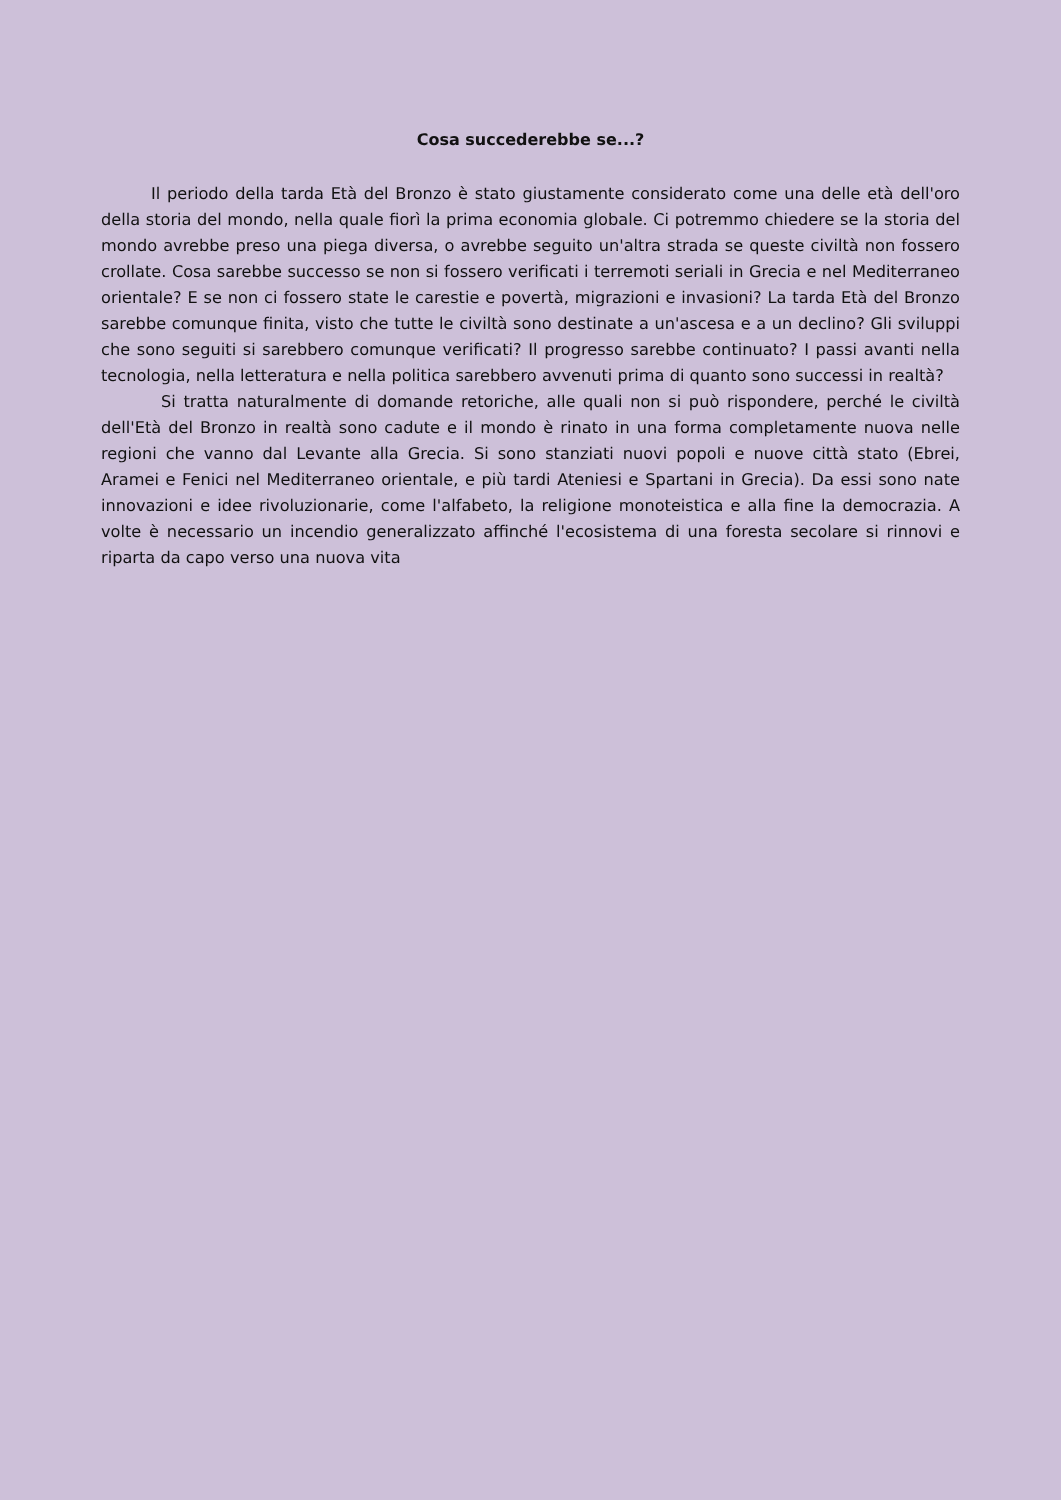Cosa succederebbe se...?
Il periodo della tarda Età del Bronzo è stato giustamente considerato come una delle età dell'oro della storia del mondo, nella quale fiorì la prima economia globale. Ci potremmo chiedere se la storia del mondo avrebbe preso una piega diversa, o avrebbe seguito un'altra strada se queste civiltà non fossero crollate. Cosa sarebbe successo se non si fossero verificati i terremoti seriali in Grecia e nel Mediterraneo orientale? E se non ci fossero state le carestie e povertà, migrazioni e invasioni? La tarda Età del Bronzo sarebbe comunque finita, visto che tutte le civiltà sono destinate a un'ascesa e a un declino? Gli sviluppi che sono seguiti si sarebbero comunque verificati? Il progresso sarebbe continuato? I passi avanti nella tecnologia, nella letteratura e nella politica sarebbero avvenuti prima di quanto sono successi in realtà?
Si tratta naturalmente di domande retoriche, alle quali non si può rispondere, perché le civiltà dell'Età del Bronzo in realtà sono cadute e il mondo è rinato in una forma completamente nuova nelle regioni che vanno dal Levante alla Grecia. Si sono stanziati nuovi popoli e nuove città stato (Ebrei, Aramei e Fenici nel Mediterraneo orientale, e più tardi Ateniesi e Spartani in Grecia). Da essi sono nate innovazioni e idee rivoluzionarie, come l'alfabeto, la religione monoteistica e alla fine la democrazia. A volte è necessario un incendio generalizzato affinché l'ecosistema di una foresta secolare si rinnovi e riparta da capo verso una nuova vita